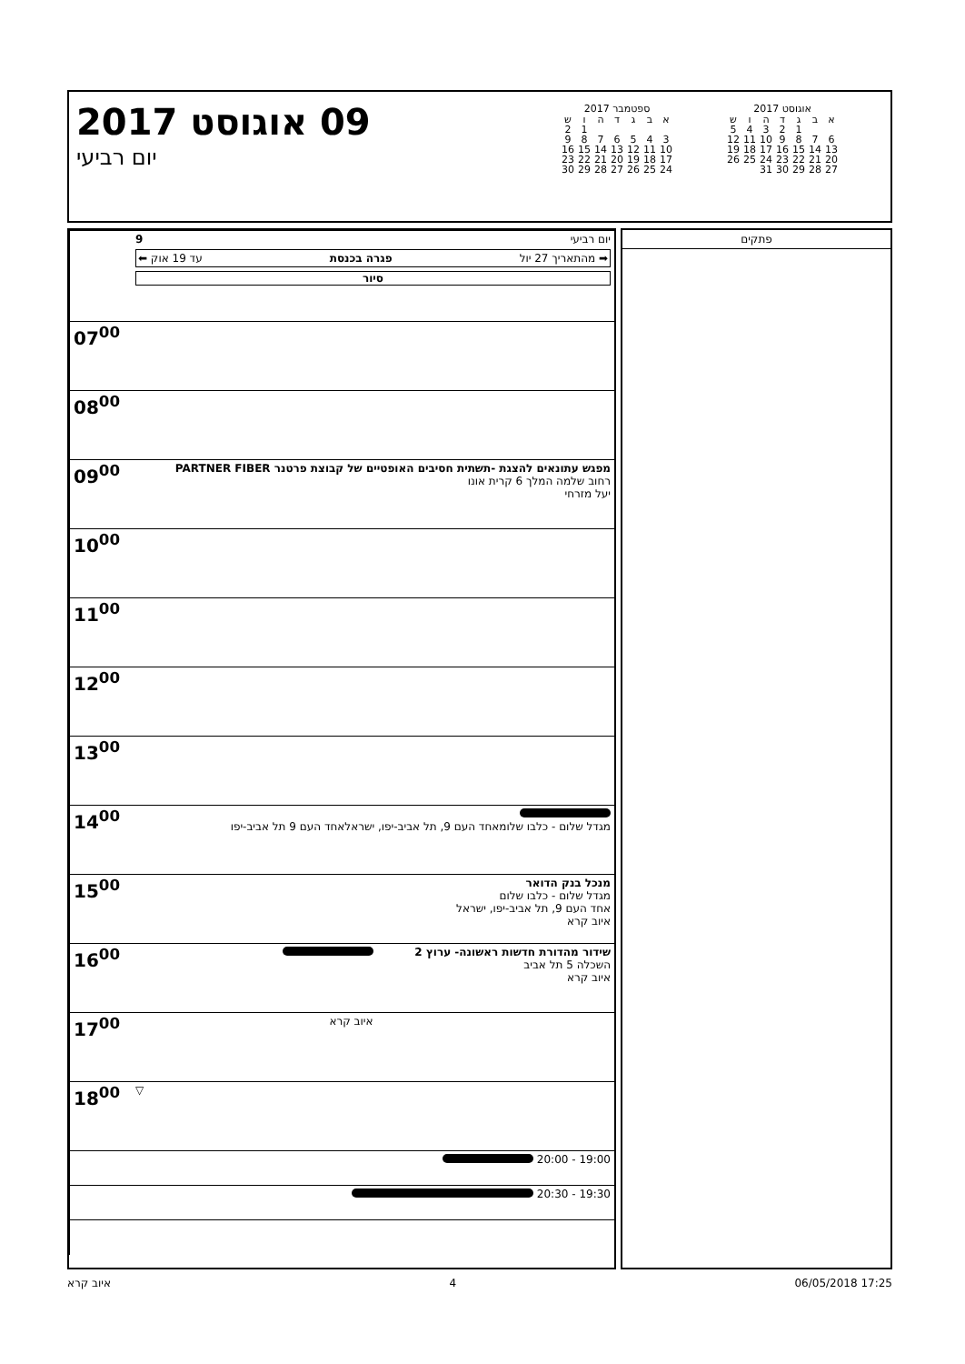09 אוגוסט 2017
יום רביעי
ספטמבר 2017
| א | ב | ג | ד | ה | ו | ש |
| --- | --- | --- | --- | --- | --- | --- |
| | | | | | 1 | 2 |
| 3 | 4 | 5 | 6 | 7 | 8 | 9 |
| 10 | 11 | 12 | 13 | 14 | 15 | 16 |
| 17 | 18 | 19 | 20 | 21 | 22 | 23 |
| 24 | 25 | 26 | 27 | 28 | 29 | 30 |
אוגוסט 2017
| א | ב | ג | ד | ה | ו | ש |
| --- | --- | --- | --- | --- | --- | --- |
| | | 1 | 2 | 3 | 4 | 5 |
| 6 | 7 | 8 | 9 | 10 | 11 | 12 |
| 13 | 14 | 15 | 16 | 17 | 18 | 19 |
| 20 | 21 | 22 | 23 | 24 | 25 | 26 |
| 27 | 28 | 29 | 30 | 31 | | |
| יום רביעי 9 ➡ מהתאריך 27 יול פגרה בכנסת עד 19 אוק ⬅ סיור | |
| | 07<sup>00</sup> |
| | 08<sup>00</sup> |
| מפגש עתונאים להצגת -תשתית חסיבים האופטיים של קבוצת פרטנר PARTNER FIBER רחוב שלמה המלך 6 קרית אונו יעל מזרחי | 09<sup>00</sup> |
| | 10<sup>00</sup> |
| | 11<sup>00</sup> |
| | 12<sup>00</sup> |
| | 13<sup>00</sup> |
| מגדל שלום - כלבו שלומאחד העם 9, תל אביב-יפו, ישראלאחד העם 9 תל אביב-יפו | 14<sup>00</sup> |
| מנכל בנק הדואר מגדל שלום - כלבו שלום אחד העם 9, תל אביב-יפו, ישראל איוב קרא | 15<sup>00</sup> |
| שידור מהדורת חדשות ראשונה- ערוץ 2 השכלה 5 תל אביב איוב קרא | 16<sup>00</sup> |
| איוב קרא | 17<sup>00</sup> |
| ▽ | 18<sup>00</sup> |
| 19:00 - 20:00 | |
| 19:30 - 20:30 | |
פתקים
איוב קרא 4 06/05/2018 17:25